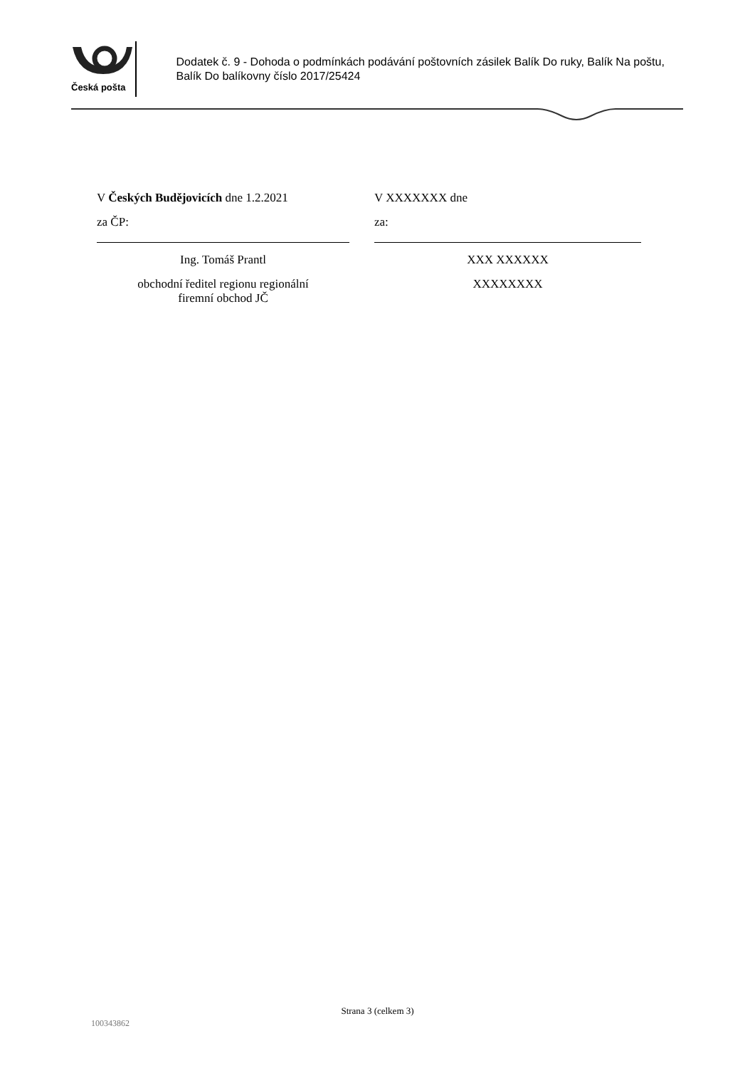Česká pošta
Dodatek č. 9 - Dohoda o podmínkách podávání poštovních zásilek Balík Do ruky, Balík Na poštu, Balík Do balíkovny číslo 2017/25424
V Českých Budějovicích dne 1.2.2021
za ČP:
Ing. Tomáš Prantl
obchodní ředitel regionu regionální
firemní obchod JČ
V XXXXXXX dne
za:
XXX XXXXXX
XXXXXXXX
Strana 3 (celkem 3)
100343862